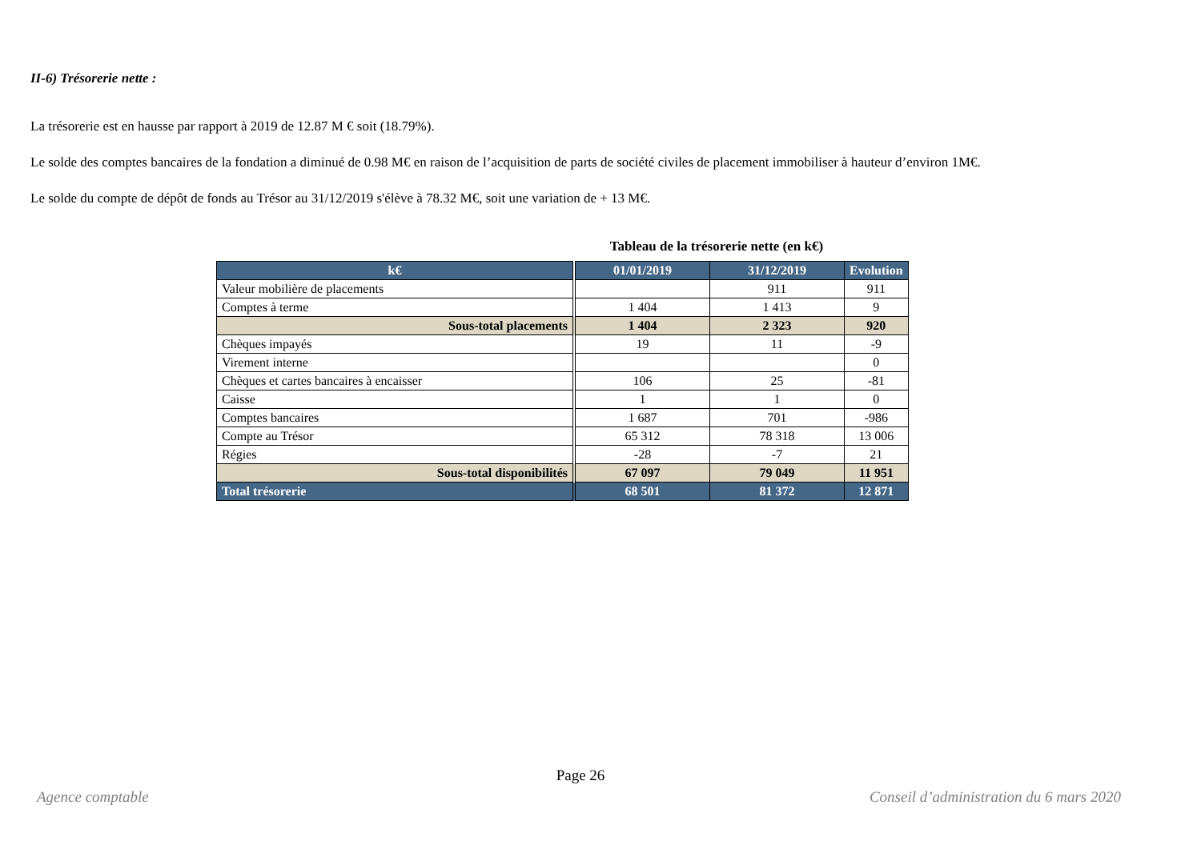II-6) Trésorerie nette :
La trésorerie est en hausse par rapport à 2019 de 12.87 M € soit (18.79%).
Le solde des comptes bancaires de la fondation a diminué de 0.98 M€ en raison de l’acquisition de parts de société civiles de placement immobiliser à hauteur d’environ 1M€.
Le solde du compte de dépôt de fonds au Trésor au 31/12/2019 s'élève à 78.32 M€, soit une variation de + 13 M€.
Tableau de la trésorerie nette (en k€)
| k€ | | 01/01/2019 | 31/12/2019 | Evolution |
| --- | --- | --- | --- | --- |
| Valeur mobilière de placements | | | 911 | 911 |
| Comptes à terme | | 1 404 | 1 413 | 9 |
| Sous-total placements | | 1 404 | 2 323 | 920 |
| Chèques impayés | | 19 | 11 | -9 |
| Virement interne | | | | 0 |
| Chèques et cartes bancaires à encaisser | | 106 | 25 | -81 |
| Caisse | | 1 | 1 | 0 |
| Comptes bancaires | | 1 687 | 701 | -986 |
| Compte au Trésor | | 65 312 | 78 318 | 13 006 |
| Régies | | -28 | -7 | 21 |
| Sous-total disponibilités | | 67 097 | 79 049 | 11 951 |
| Total trésorerie | | 68 501 | 81 372 | 12 871 |
Page 26
Agence comptable
Conseil d’administration du 6 mars 2020